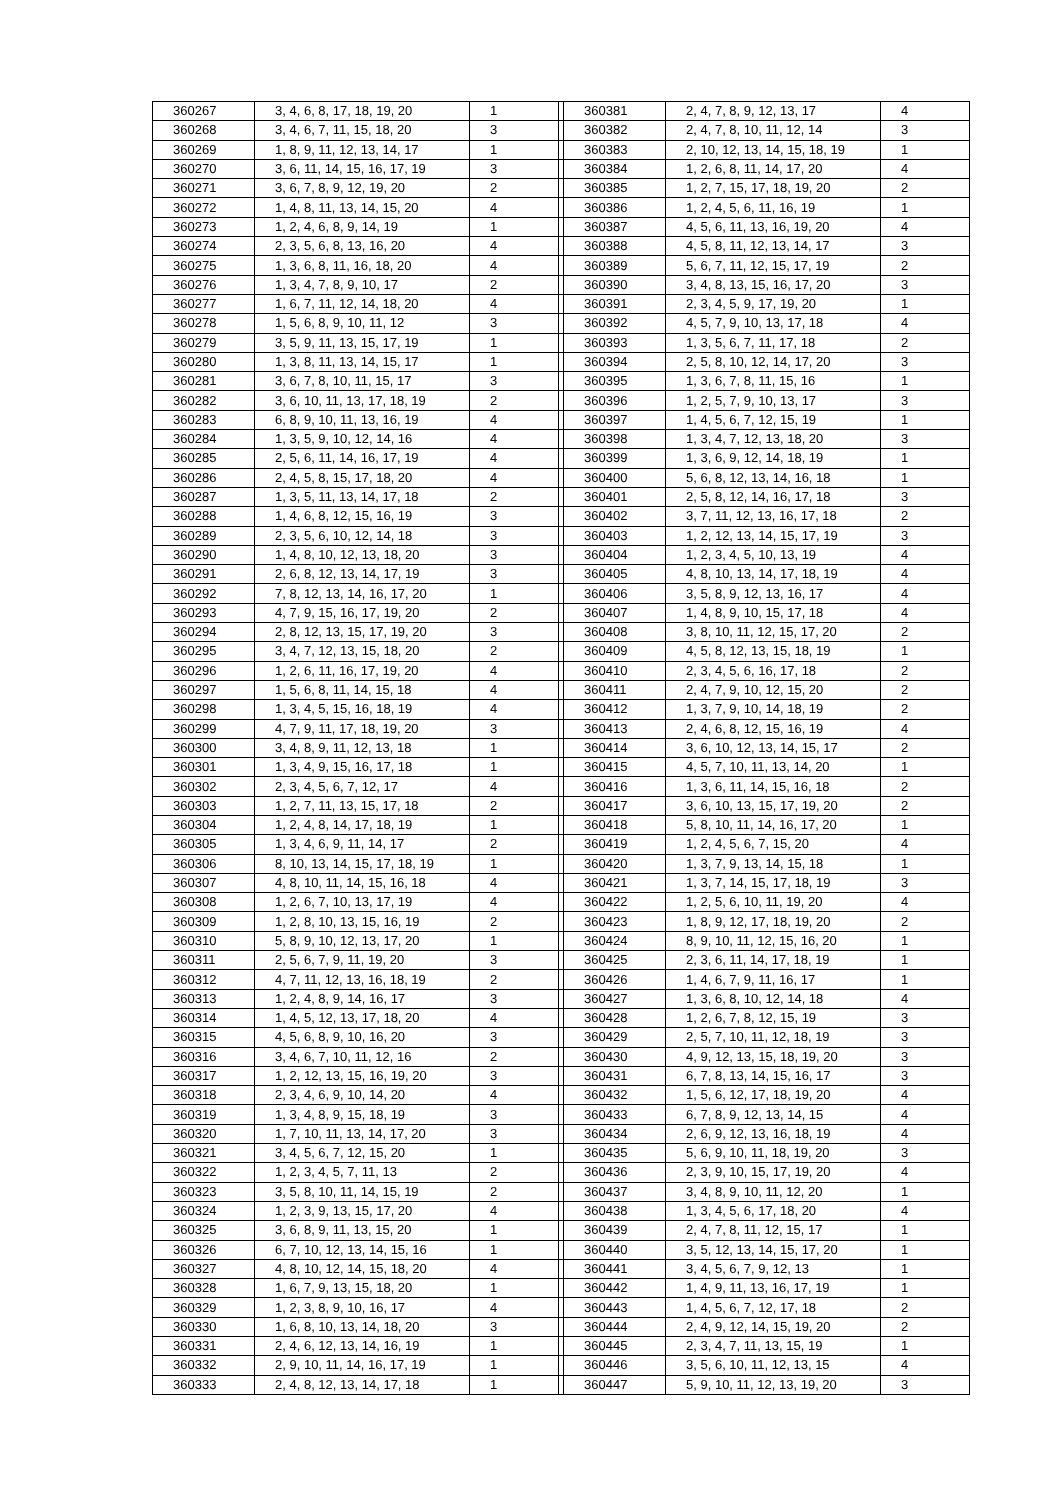| 360267 | 3, 4, 6, 8, 17, 18, 19, 20 | 1 | | 360381 | 2, 4, 7, 8, 9, 12, 13, 17 | 4 |
| 360268 | 3, 4, 6, 7, 11, 15, 18, 20 | 3 | | 360382 | 2, 4, 7, 8, 10, 11, 12, 14 | 3 |
| 360269 | 1, 8, 9, 11, 12, 13, 14, 17 | 1 | | 360383 | 2, 10, 12, 13, 14, 15, 18, 19 | 1 |
| 360270 | 3, 6, 11, 14, 15, 16, 17, 19 | 3 | | 360384 | 1, 2, 6, 8, 11, 14, 17, 20 | 4 |
| 360271 | 3, 6, 7, 8, 9, 12, 19, 20 | 2 | | 360385 | 1, 2, 7, 15, 17, 18, 19, 20 | 2 |
| 360272 | 1, 4, 8, 11, 13, 14, 15, 20 | 4 | | 360386 | 1, 2, 4, 5, 6, 11, 16, 19 | 1 |
| 360273 | 1, 2, 4, 6, 8, 9, 14, 19 | 1 | | 360387 | 4, 5, 6, 11, 13, 16, 19, 20 | 4 |
| 360274 | 2, 3, 5, 6, 8, 13, 16, 20 | 4 | | 360388 | 4, 5, 8, 11, 12, 13, 14, 17 | 3 |
| 360275 | 1, 3, 6, 8, 11, 16, 18, 20 | 4 | | 360389 | 5, 6, 7, 11, 12, 15, 17, 19 | 2 |
| 360276 | 1, 3, 4, 7, 8, 9, 10, 17 | 2 | | 360390 | 3, 4, 8, 13, 15, 16, 17, 20 | 3 |
| 360277 | 1, 6, 7, 11, 12, 14, 18, 20 | 4 | | 360391 | 2, 3, 4, 5, 9, 17, 19, 20 | 1 |
| 360278 | 1, 5, 6, 8, 9, 10, 11, 12 | 3 | | 360392 | 4, 5, 7, 9, 10, 13, 17, 18 | 4 |
| 360279 | 3, 5, 9, 11, 13, 15, 17, 19 | 1 | | 360393 | 1, 3, 5, 6, 7, 11, 17, 18 | 2 |
| 360280 | 1, 3, 8, 11, 13, 14, 15, 17 | 1 | | 360394 | 2, 5, 8, 10, 12, 14, 17, 20 | 3 |
| 360281 | 3, 6, 7, 8, 10, 11, 15, 17 | 3 | | 360395 | 1, 3, 6, 7, 8, 11, 15, 16 | 1 |
| 360282 | 3, 6, 10, 11, 13, 17, 18, 19 | 2 | | 360396 | 1, 2, 5, 7, 9, 10, 13, 17 | 3 |
| 360283 | 6, 8, 9, 10, 11, 13, 16, 19 | 4 | | 360397 | 1, 4, 5, 6, 7, 12, 15, 19 | 1 |
| 360284 | 1, 3, 5, 9, 10, 12, 14, 16 | 4 | | 360398 | 1, 3, 4, 7, 12, 13, 18, 20 | 3 |
| 360285 | 2, 5, 6, 11, 14, 16, 17, 19 | 4 | | 360399 | 1, 3, 6, 9, 12, 14, 18, 19 | 1 |
| 360286 | 2, 4, 5, 8, 15, 17, 18, 20 | 4 | | 360400 | 5, 6, 8, 12, 13, 14, 16, 18 | 1 |
| 360287 | 1, 3, 5, 11, 13, 14, 17, 18 | 2 | | 360401 | 2, 5, 8, 12, 14, 16, 17, 18 | 3 |
| 360288 | 1, 4, 6, 8, 12, 15, 16, 19 | 3 | | 360402 | 3, 7, 11, 12, 13, 16, 17, 18 | 2 |
| 360289 | 2, 3, 5, 6, 10, 12, 14, 18 | 3 | | 360403 | 1, 2, 12, 13, 14, 15, 17, 19 | 3 |
| 360290 | 1, 4, 8, 10, 12, 13, 18, 20 | 3 | | 360404 | 1, 2, 3, 4, 5, 10, 13, 19 | 4 |
| 360291 | 2, 6, 8, 12, 13, 14, 17, 19 | 3 | | 360405 | 4, 8, 10, 13, 14, 17, 18, 19 | 4 |
| 360292 | 7, 8, 12, 13, 14, 16, 17, 20 | 1 | | 360406 | 3, 5, 8, 9, 12, 13, 16, 17 | 4 |
| 360293 | 4, 7, 9, 15, 16, 17, 19, 20 | 2 | | 360407 | 1, 4, 8, 9, 10, 15, 17, 18 | 4 |
| 360294 | 2, 8, 12, 13, 15, 17, 19, 20 | 3 | | 360408 | 3, 8, 10, 11, 12, 15, 17, 20 | 2 |
| 360295 | 3, 4, 7, 12, 13, 15, 18, 20 | 2 | | 360409 | 4, 5, 8, 12, 13, 15, 18, 19 | 1 |
| 360296 | 1, 2, 6, 11, 16, 17, 19, 20 | 4 | | 360410 | 2, 3, 4, 5, 6, 16, 17, 18 | 2 |
| 360297 | 1, 5, 6, 8, 11, 14, 15, 18 | 4 | | 360411 | 2, 4, 7, 9, 10, 12, 15, 20 | 2 |
| 360298 | 1, 3, 4, 5, 15, 16, 18, 19 | 4 | | 360412 | 1, 3, 7, 9, 10, 14, 18, 19 | 2 |
| 360299 | 4, 7, 9, 11, 17, 18, 19, 20 | 3 | | 360413 | 2, 4, 6, 8, 12, 15, 16, 19 | 4 |
| 360300 | 3, 4, 8, 9, 11, 12, 13, 18 | 1 | | 360414 | 3, 6, 10, 12, 13, 14, 15, 17 | 2 |
| 360301 | 1, 3, 4, 9, 15, 16, 17, 18 | 1 | | 360415 | 4, 5, 7, 10, 11, 13, 14, 20 | 1 |
| 360302 | 2, 3, 4, 5, 6, 7, 12, 17 | 4 | | 360416 | 1, 3, 6, 11, 14, 15, 16, 18 | 2 |
| 360303 | 1, 2, 7, 11, 13, 15, 17, 18 | 2 | | 360417 | 3, 6, 10, 13, 15, 17, 19, 20 | 2 |
| 360304 | 1, 2, 4, 8, 14, 17, 18, 19 | 1 | | 360418 | 5, 8, 10, 11, 14, 16, 17, 20 | 1 |
| 360305 | 1, 3, 4, 6, 9, 11, 14, 17 | 2 | | 360419 | 1, 2, 4, 5, 6, 7, 15, 20 | 4 |
| 360306 | 8, 10, 13, 14, 15, 17, 18, 19 | 1 | | 360420 | 1, 3, 7, 9, 13, 14, 15, 18 | 1 |
| 360307 | 4, 8, 10, 11, 14, 15, 16, 18 | 4 | | 360421 | 1, 3, 7, 14, 15, 17, 18, 19 | 3 |
| 360308 | 1, 2, 6, 7, 10, 13, 17, 19 | 4 | | 360422 | 1, 2, 5, 6, 10, 11, 19, 20 | 4 |
| 360309 | 1, 2, 8, 10, 13, 15, 16, 19 | 2 | | 360423 | 1, 8, 9, 12, 17, 18, 19, 20 | 2 |
| 360310 | 5, 8, 9, 10, 12, 13, 17, 20 | 1 | | 360424 | 8, 9, 10, 11, 12, 15, 16, 20 | 1 |
| 360311 | 2, 5, 6, 7, 9, 11, 19, 20 | 3 | | 360425 | 2, 3, 6, 11, 14, 17, 18, 19 | 1 |
| 360312 | 4, 7, 11, 12, 13, 16, 18, 19 | 2 | | 360426 | 1, 4, 6, 7, 9, 11, 16, 17 | 1 |
| 360313 | 1, 2, 4, 8, 9, 14, 16, 17 | 3 | | 360427 | 1, 3, 6, 8, 10, 12, 14, 18 | 4 |
| 360314 | 1, 4, 5, 12, 13, 17, 18, 20 | 4 | | 360428 | 1, 2, 6, 7, 8, 12, 15, 19 | 3 |
| 360315 | 4, 5, 6, 8, 9, 10, 16, 20 | 3 | | 360429 | 2, 5, 7, 10, 11, 12, 18, 19 | 3 |
| 360316 | 3, 4, 6, 7, 10, 11, 12, 16 | 2 | | 360430 | 4, 9, 12, 13, 15, 18, 19, 20 | 3 |
| 360317 | 1, 2, 12, 13, 15, 16, 19, 20 | 3 | | 360431 | 6, 7, 8, 13, 14, 15, 16, 17 | 3 |
| 360318 | 2, 3, 4, 6, 9, 10, 14, 20 | 4 | | 360432 | 1, 5, 6, 12, 17, 18, 19, 20 | 4 |
| 360319 | 1, 3, 4, 8, 9, 15, 18, 19 | 3 | | 360433 | 6, 7, 8, 9, 12, 13, 14, 15 | 4 |
| 360320 | 1, 7, 10, 11, 13, 14, 17, 20 | 3 | | 360434 | 2, 6, 9, 12, 13, 16, 18, 19 | 4 |
| 360321 | 3, 4, 5, 6, 7, 12, 15, 20 | 1 | | 360435 | 5, 6, 9, 10, 11, 18, 19, 20 | 3 |
| 360322 | 1, 2, 3, 4, 5, 7, 11, 13 | 2 | | 360436 | 2, 3, 9, 10, 15, 17, 19, 20 | 4 |
| 360323 | 3, 5, 8, 10, 11, 14, 15, 19 | 2 | | 360437 | 3, 4, 8, 9, 10, 11, 12, 20 | 1 |
| 360324 | 1, 2, 3, 9, 13, 15, 17, 20 | 4 | | 360438 | 1, 3, 4, 5, 6, 17, 18, 20 | 4 |
| 360325 | 3, 6, 8, 9, 11, 13, 15, 20 | 1 | | 360439 | 2, 4, 7, 8, 11, 12, 15, 17 | 1 |
| 360326 | 6, 7, 10, 12, 13, 14, 15, 16 | 1 | | 360440 | 3, 5, 12, 13, 14, 15, 17, 20 | 1 |
| 360327 | 4, 8, 10, 12, 14, 15, 18, 20 | 4 | | 360441 | 3, 4, 5, 6, 7, 9, 12, 13 | 1 |
| 360328 | 1, 6, 7, 9, 13, 15, 18, 20 | 1 | | 360442 | 1, 4, 9, 11, 13, 16, 17, 19 | 1 |
| 360329 | 1, 2, 3, 8, 9, 10, 16, 17 | 4 | | 360443 | 1, 4, 5, 6, 7, 12, 17, 18 | 2 |
| 360330 | 1, 6, 8, 10, 13, 14, 18, 20 | 3 | | 360444 | 2, 4, 9, 12, 14, 15, 19, 20 | 2 |
| 360331 | 2, 4, 6, 12, 13, 14, 16, 19 | 1 | | 360445 | 2, 3, 4, 7, 11, 13, 15, 19 | 1 |
| 360332 | 2, 9, 10, 11, 14, 16, 17, 19 | 1 | | 360446 | 3, 5, 6, 10, 11, 12, 13, 15 | 4 |
| 360333 | 2, 4, 8, 12, 13, 14, 17, 18 | 1 | | 360447 | 5, 9, 10, 11, 12, 13, 19, 20 | 3 |